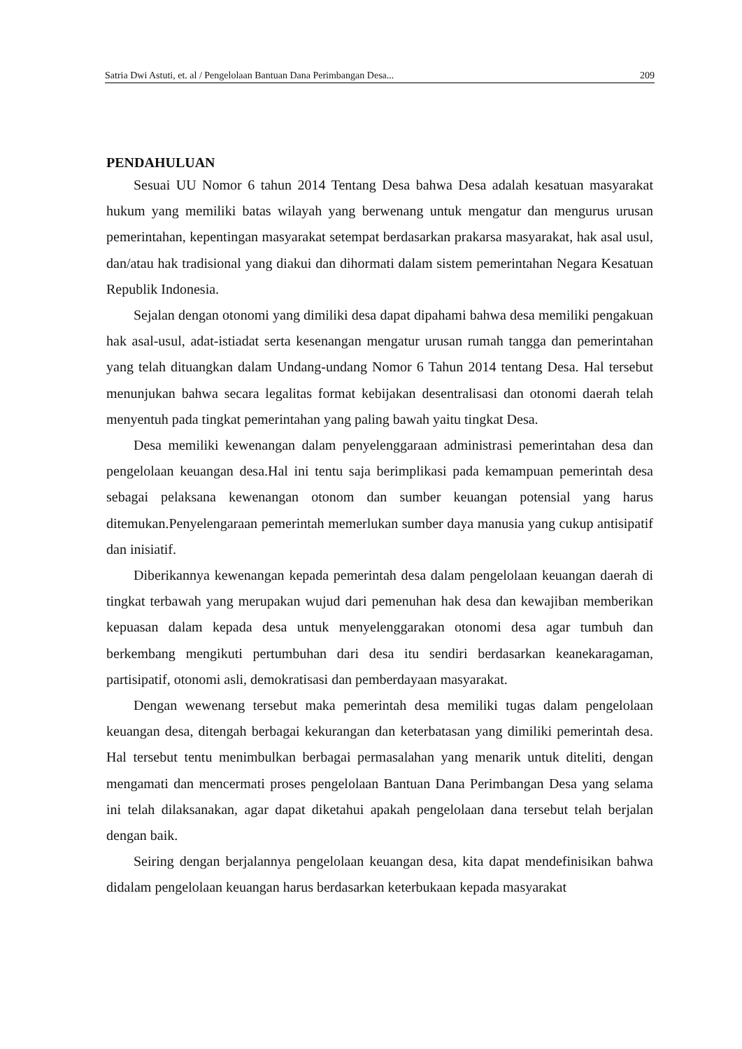Satria Dwi Astuti, et. al / Pengelolaan Bantuan Dana Perimbangan Desa... 209
PENDAHULUAN
Sesuai UU Nomor 6 tahun 2014 Tentang Desa bahwa Desa adalah kesatuan masyarakat hukum yang memiliki batas wilayah yang berwenang untuk mengatur dan mengurus urusan pemerintahan, kepentingan masyarakat setempat berdasarkan prakarsa masyarakat, hak asal usul, dan/atau hak tradisional yang diakui dan dihormati dalam sistem pemerintahan Negara Kesatuan Republik Indonesia.
Sejalan dengan otonomi yang dimiliki desa dapat dipahami bahwa desa memiliki pengakuan hak asal-usul, adat-istiadat serta kesenangan mengatur urusan rumah tangga dan pemerintahan yang telah dituangkan dalam Undang-undang Nomor 6 Tahun 2014 tentang Desa. Hal tersebut menunjukan bahwa secara legalitas format kebijakan desentralisasi dan otonomi daerah telah menyentuh pada tingkat pemerintahan yang paling bawah yaitu tingkat Desa.
Desa memiliki kewenangan dalam penyelenggaraan administrasi pemerintahan desa dan pengelolaan keuangan desa.Hal ini tentu saja berimplikasi pada kemampuan pemerintah desa sebagai pelaksana kewenangan otonom dan sumber keuangan potensial yang harus ditemukan.Penyelengaraan pemerintah memerlukan sumber daya manusia yang cukup antisipatif dan inisiatif.
Diberikannya kewenangan kepada pemerintah desa dalam pengelolaan keuangan daerah di tingkat terbawah yang merupakan wujud dari pemenuhan hak desa dan kewajiban memberikan kepuasan dalam kepada desa untuk menyelenggarakan otonomi desa agar tumbuh dan berkembang mengikuti pertumbuhan dari desa itu sendiri berdasarkan keanekaragaman, partisipatif, otonomi asli, demokratisasi dan pemberdayaan masyarakat.
Dengan wewenang tersebut maka pemerintah desa memiliki tugas dalam pengelolaan keuangan desa, ditengah berbagai kekurangan dan keterbatasan yang dimiliki pemerintah desa. Hal tersebut tentu menimbulkan berbagai permasalahan yang menarik untuk diteliti, dengan mengamati dan mencermati proses pengelolaan Bantuan Dana Perimbangan Desa yang selama ini telah dilaksanakan, agar dapat diketahui apakah pengelolaan dana tersebut telah berjalan dengan baik.
Seiring dengan berjalannya pengelolaan keuangan desa, kita dapat mendefinisikan bahwa didalam pengelolaan keuangan harus berdasarkan keterbukaan kepada masyarakat